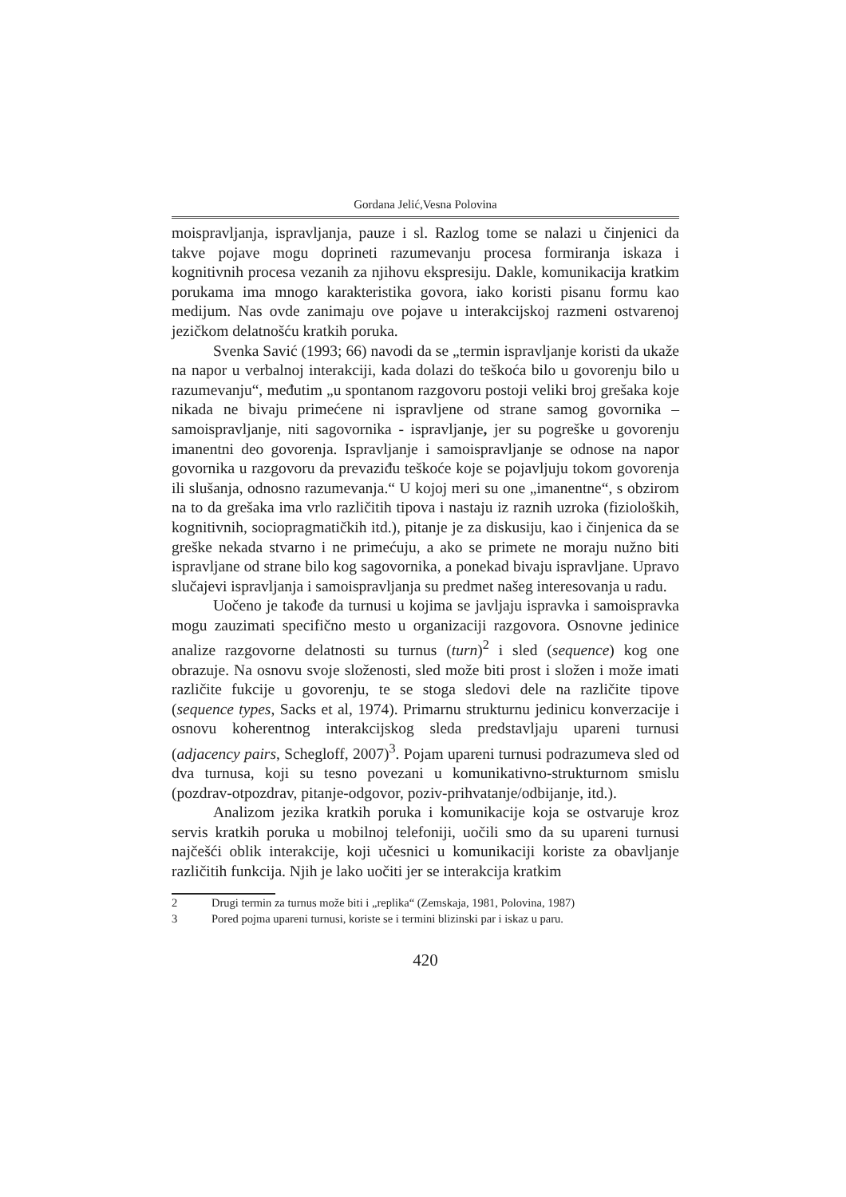Gordana Jelić,Vesna Polovina
moispravljanja, ispravljanja, pauze i sl. Razlog tome se nalazi u činjenici da takve pojave mogu doprineti razumevanju procesa formiranja iskaza i kognitivnih procesa vezanih za njihovu ekspresiju. Dakle, komunikacija kratkim porukama ima mnogo karakteristika govora, iako koristi pisanu formu kao medijum. Nas ovde zanimaju ove pojave u interakcijskoj razmeni ostvarenoj jezičkom delatnošću kratkih poruka.
Svenka Savić (1993; 66) navodi da se „termin ispravljanje koristi da ukaže na napor u verbalnoj interakciji, kada dolazi do teškoća bilo u govorenju bilo u razumevanju“, međutim „u spontanom razgovoru postoji veliki broj grešaka koje nikada ne bivaju primećene ni ispravljene od strane samog govornika – samoispravljanje, niti sagovornika - ispravljanje, jer su pogreške u govorenju imanentni deo govorenja. Ispravljanje i samoispravljanje se odnose na napor govornika u razgovoru da prevaziđu teškoće koje se pojavljuju tokom govorenja ili slušanja, odnosno razumevanja.“ U kojoj meri su one „imanentne“, s obzirom na to da grešaka ima vrlo različitih tipova i nastaju iz raznih uzroka (fizioloških, kognitivnih, sociopragmatičkih itd.), pitanje je za diskusiju, kao i činjenica da se greške nekada stvarno i ne primećuju, a ako se primete ne moraju nužno biti ispravljane od strane bilo kog sagovornika, a ponekad bivaju ispravljane. Upravo slučajevi ispravljanja i samoispravljanja su predmet našeg interesovanja u radu.
Uočeno je takođe da turnusi u kojima se javljaju ispravka i samoispravka mogu zauzimati specifično mesto u organizaciji razgovora. Osnovne jedinice analize razgovorne delatnosti su turnus (turn)<sup>2</sup> i sled (sequence) kog one obrazuje. Na osnovu svoje složenosti, sled može biti prost i složen i može imati različite fukcije u govorenju, te se stoga sledovi dele na različite tipove (sequence types, Sacks et al, 1974). Primarnu strukturnu jedinicu konverzacije i osnovu koherentnog interakcijskog sleda predstavljaju upareni turnusi (adjacency pairs, Schegloff, 2007)<sup>3</sup>. Pojam upareni turnusi podrazumeva sled od dva turnusa, koji su tesno povezani u komunikativno-strukturnom smislu (pozdrav-otpozdrav, pitanje-odgovor, poziv-prihvatanje/odbijanje, itd.).
Analizom jezika kratkih poruka i komunikacije koja se ostvaruje kroz servis kratkih poruka u mobilnoj telefoniji, uočili smo da su upareni turnusi najčešći oblik interakcije, koji učesnici u komunikaciji koriste za obavljanje različitih funkcija. Njih je lako uočiti jer se interakcija kratkim
2 Drugi termin za turnus može biti i „replika“ (Zemskaja, 1981, Polovina, 1987)
3 Pored pojma upareni turnusi, koriste se i termini blizinski par i iskaz u paru.
420